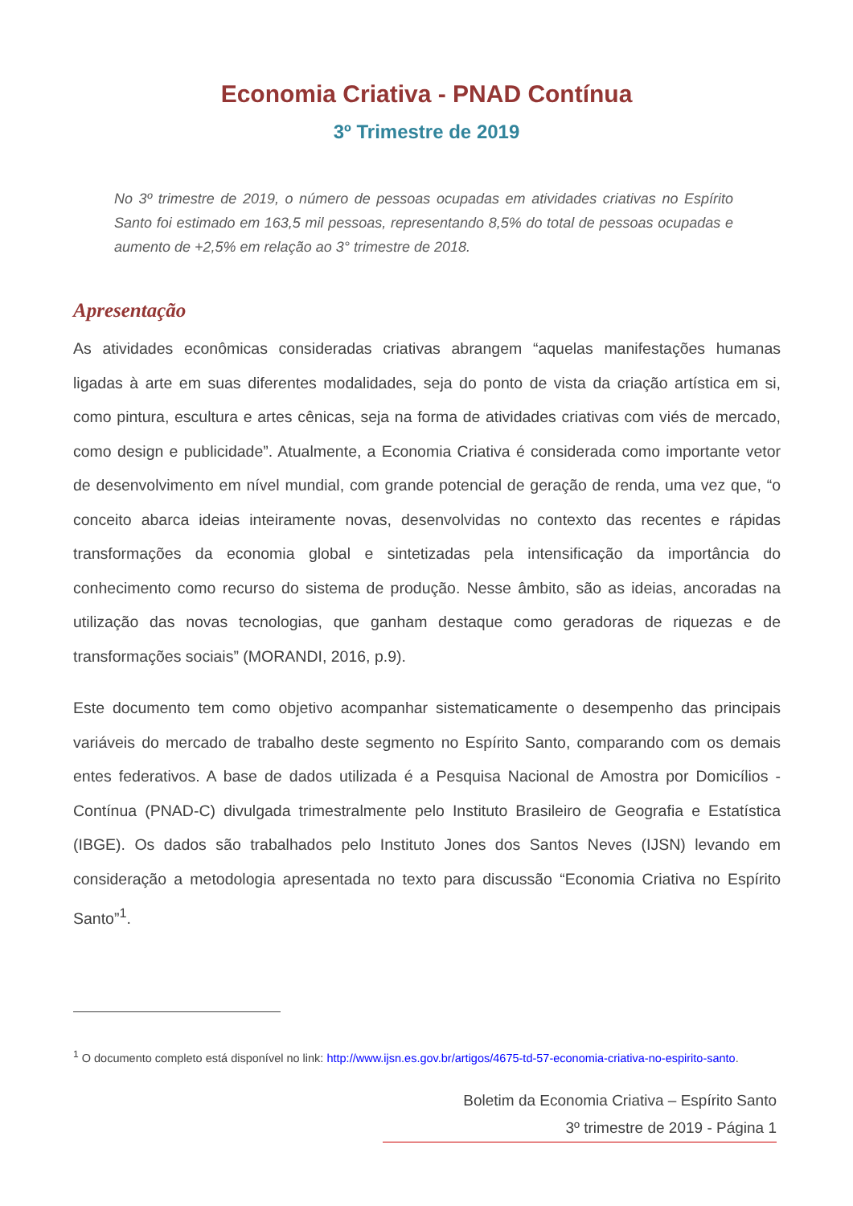Economia Criativa - PNAD Contínua
3º Trimestre de 2019
No 3º trimestre de 2019, o número de pessoas ocupadas em atividades criativas no Espírito Santo foi estimado em 163,5 mil pessoas, representando 8,5% do total de pessoas ocupadas e aumento de +2,5% em relação ao 3° trimestre de 2018.
Apresentação
As atividades econômicas consideradas criativas abrangem “aquelas manifestações humanas ligadas à arte em suas diferentes modalidades, seja do ponto de vista da criação artística em si, como pintura, escultura e artes cênicas, seja na forma de atividades criativas com viés de mercado, como design e publicidade”. Atualmente, a Economia Criativa é considerada como importante vetor de desenvolvimento em nível mundial, com grande potencial de geração de renda, uma vez que, “o conceito abarca ideias inteiramente novas, desenvolvidas no contexto das recentes e rápidas transformações da economia global e sintetizadas pela intensificação da importância do conhecimento como recurso do sistema de produção. Nesse âmbito, são as ideias, ancoradas na utilização das novas tecnologias, que ganham destaque como geradoras de riquezas e de transformações sociais” (MORANDI, 2016, p.9).
Este documento tem como objetivo acompanhar sistematicamente o desempenho das principais variáveis do mercado de trabalho deste segmento no Espírito Santo, comparando com os demais entes federativos. A base de dados utilizada é a Pesquisa Nacional de Amostra por Domicílios - Contínua (PNAD-C) divulgada trimestralmente pelo Instituto Brasileiro de Geografia e Estatística (IBGE). Os dados são trabalhados pelo Instituto Jones dos Santos Neves (IJSN) levando em consideração a metodologia apresentada no texto para discussão “Economia Criativa no Espírito Santo”<sup>1</sup>.
<sup>1</sup> O documento completo está disponível no link: http://www.ijsn.es.gov.br/artigos/4675-td-57-economia-criativa-no-espirito-santo.
Boletim da Economia Criativa – Espírito Santo
3º trimestre de 2019 - Página 1